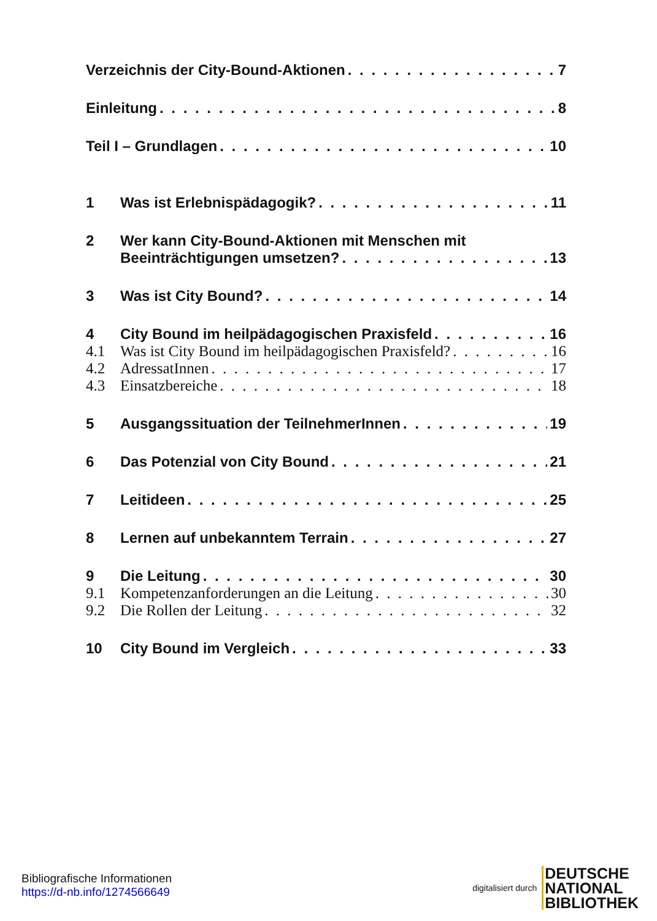Verzeichnis der City-Bound-Aktionen 7
Einleitung 8
Teil I – Grundlagen 10
1 Was ist Erlebnispädagogik? 11
2 Wer kann City-Bound-Aktionen mit Menschen mit
Beeinträchtigungen umsetzen? 13
3 Was ist City Bound? 14
4 City Bound im heilpädagogischen Praxisfeld 16
4.1 Was ist City Bound im heilpädagogischen Praxisfeld? 16
4.2 AdressatInnen 17
4.3 Einsatzbereiche 18
5 Ausgangssituation der TeilnehmerInnen 19
6 Das Potenzial von City Bound 21
7 Leitideen 25
8 Lernen auf unbekanntem Terrain 27
9 Die Leitung 30
9.1 Kompetenzanforderungen an die Leitung 30
9.2 Die Rollen der Leitung 32
10 City Bound im Vergleich 33
Bibliografische Informationen
https://d-nb.info/1274566649
digitalisiert durch DEUTSCHE
NATIONAL
BIBLIOTHEK